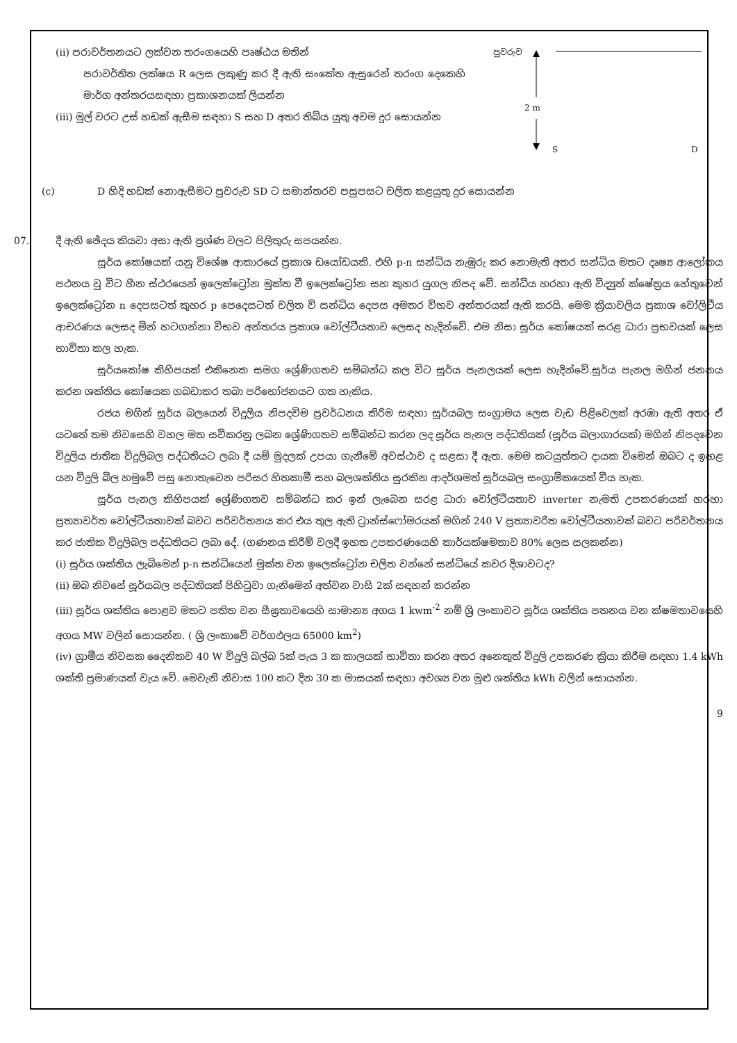(ii) පරාවර්තනයට ලක්වන තරංගයෙහි පෘෂ්ඨය මතින්
පරාවර්තිත ලක්ෂය R ලෙස ලකුණු කර දී ඇති සංකේත ඇසුරෙන් තරංග දෙකෙහි මාර්ග අන්තරයසඳහා ප්‍රකාශනයක් ලියන්න
(iii) මුල් වරට උස් හඩක් ඇසීම සඳහා S සහ D අතර තිබිය යුතු අවම දුර සොයන්න
පුවරුව
2 m
S D
(c) D හිදි හඩක් නොඇසීමට පුවරුව SD ට සමාන්තරව පසුපසට චලිත කළයුතු දුර සොයන්න
07. දී ඇති ඡේදය කියවා අසා ඇති ප්‍රශ්ණ වලට පිලිතුරු සපයන්න.
සූර්ය කෝෂයක් යනු විශේෂ ආකාරයේ ප්‍රකාශ ඩයෝඩයකි. එහි p-n සන්ධිය නැඹුරු කර නොමැති අතර සන්ධිය මතට දෘෂ්‍ය ආලෝකය පථනය වු විට හීන ස්ථරයෙන් ඉලෙක්ට්‍රෝන මුක්ත වී ඉලෙක්ට්‍රෝන සහ කුහර යුගල නිපද වේ. සන්ධිය හරහා ඇති විද්‍යුත් ක්ෂේත්‍රය හේතුවෙන් ඉලෙක්ට්‍රෝන n දෙපසටත් කුහර p පෙදෙසටත් චලිත වි සන්ධිය දෙපස අමතර විභව අන්තරයක් ඇති කරයි. මෙම ක්‍රියාවලිය ප්‍රකාශ වෝලිටීය ආචරණය ලෙසද මින් හටගන්නා විභව අන්තරය ප්‍රකාශ වෝල්ටීයතාව ලෙසද හැදින්වේ. එම නිසා සූර්ය කෝෂයක් සරළ ධාරා ප්‍රභවයක් ලෙස භාවිතා කල හැක.
සූර්යකෝෂ කිහිපයක් එකිනෙක සමග ශ්‍රේණිගතව සම්බන්ධ කල විට සූර්ය පැනලයක් ලෙස හැදින්වේ.සූර්ය පැනල මගින් ජනනය කරන ශක්තිය කෝෂයක ගබඩාකර තබා පරිභෝජනයට ගත හැකිය.
රජය මගින් සූර්ය බලයෙන් විදුලිය නිපදවිම ප්‍රවර්ධනය කිරිම සඳහා සූර්යබල සංග්‍රාමය ලෙස වැඩ පිළිවෙලක් අරඹා ඇති අතර ඒ යටතේ තම නිවසෙහි වහල මත සවිකරනු ලබන ශ්‍රේණිගතව සම්බන්ධ කරන ලද සූර්ය පැනල පද්ධතියක් (සූර්ය බලාගාරයක්) මගින් නිපදවෙන විදුලිය ජාතික විදුලිබල පද්ධතියට ලබා දී යම් මුදලක් උපයා ගැනීමේ අවස්ථාව ද සළසා දී ඇත. මෙම කටයුත්තට දායක විමෙන් ඔබට ද ඉහළ යන විදුලි බිල හමුවේ පසු නොතැවෙන පරිසර හිතකාමී සහ බලශක්තිය සුරකින ආදර්ශමත් සූර්යබල සංග්‍රාමිකයෙක් විය හැක.
සූර්ය පැනල කිහිපයක් ශ්‍රේණිගතව සම්බන්ධ කර ඉන් ලැබෙන සරළ ධාරා වෝල්ටීයතාව inverter නැමති උපකරණයක් හරහා ප්‍රත්‍යාවර්ත වෝල්ටීයතාවක් බවට පරිවර්තනය කර එය තුල ඇති ට්‍රාන්ස්ෆෝමරයක් මගින් 240 V ප්‍රත්‍යාවරිත වෝල්ටීයතාවක් බවට පරිවර්තනය කර ජාතික විදුලිබල පද්ධතියට ලබා දේ. (ගණනය කිරීම් වලදී ඉහත උපකරණයෙහි කාර්යක්ෂමතාව 80% ලෙස සලකන්න)
(i) සූර්ය ශක්තිය ලැබිමෙන් p-n සන්ධියෙන් මුක්ත වන ඉලෙක්ට්‍රෝන චලිත වන්නේ සන්ධියේ කවර දිශාවටද?
(ii) ඔබ නිවසේ සූර්යබල පද්ධතියක් පිහිටුවා ගැනිමෙන් අත්වන වාසි 2ක් සඳහන් කරන්න
(iii) සූර්ය ශක්තිය පොළව මතට පතිත වන සීඝ්‍රතාවයෙහි සාමාන්‍ය අගය 1 kwm<sup>-2</sup> නම් ශ්‍රි ලංකාවට සූර්ය ශක්තිය පතනය වන ක්ෂමතාවයෙහි අගය MW වලින් සොයන්න. ( ශ්‍රි ලංකාවේ වර්ගඵලය 65000 km<sup>2</sup>)
(iv) ග්‍රාමීය නිවසක දෛනිකව 40 W විදුලි බල්බ 5ක් පැය 3 ක කාලයක් භාවිතා කරන අතර අනෙකුත් විදුලි උපකරණ ක්‍රියා කිරීම සඳහා 1.4 kWh ශක්ති ප්‍රමාණයක් වැය වේ. මෙවැනි නිවාස 100 කට දින 30 ක මාසයක් සඳහා අවශ්‍ය වන මුළු ශක්තිය kWh වලින් සොයන්න.
9